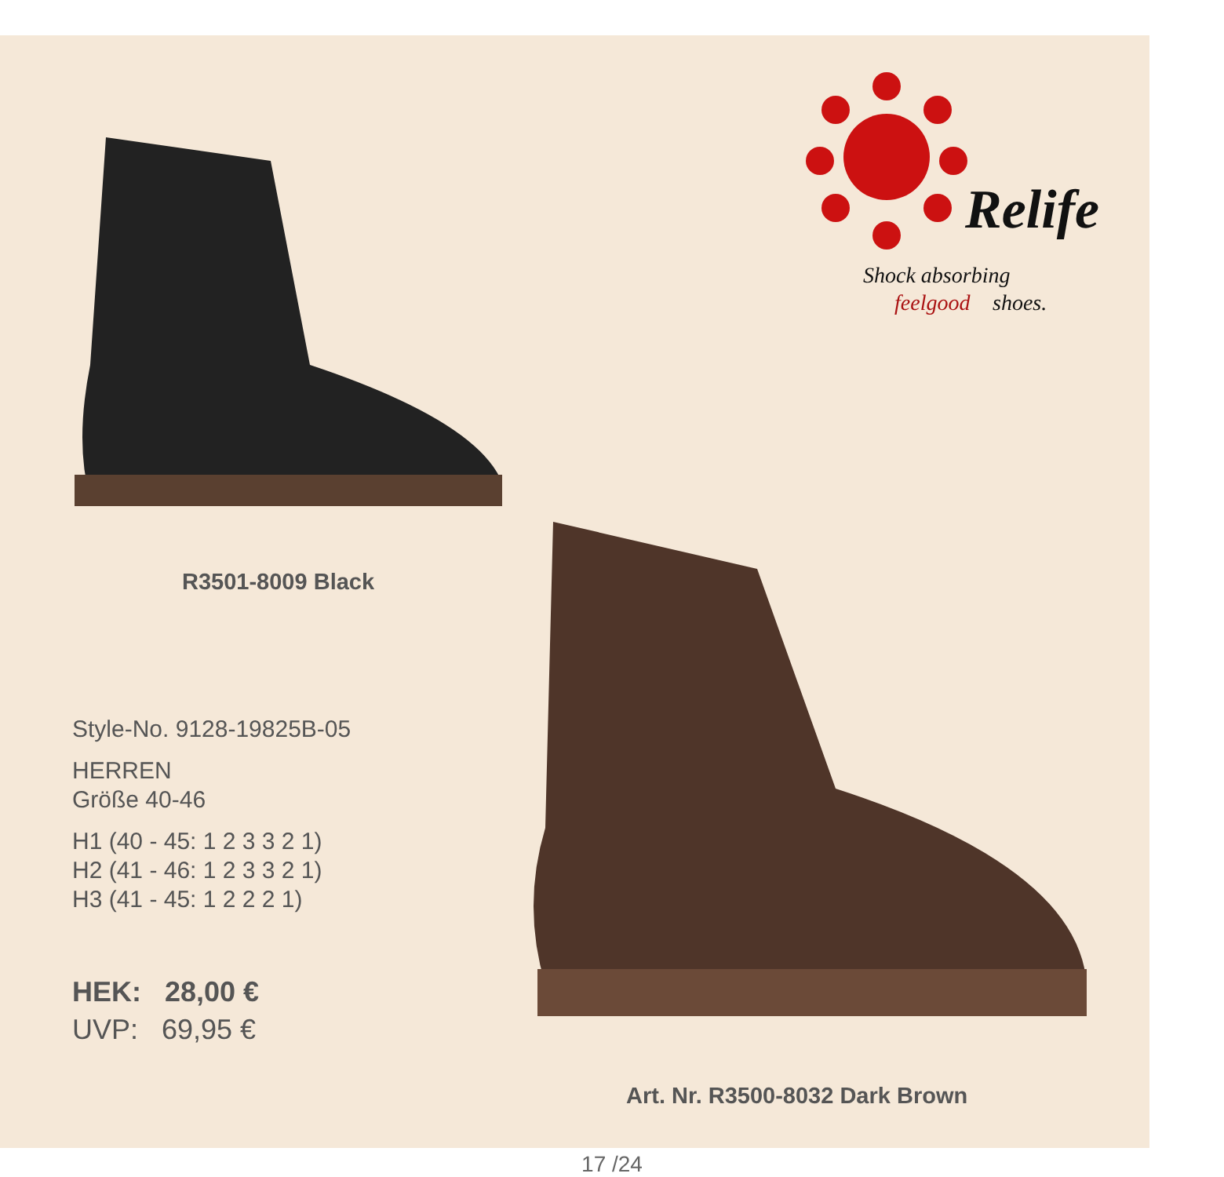Relife
Shock absorbing
feelgood
shoes.
R3501-8009 Black
Style-No. 9128-19825B-05
HERREN
Größe 40-46
H1 (40 - 45: 1 2 3 3 2 1)
H2 (41 - 46: 1 2 3 3 2 1)
H3 (41 - 45: 1 2 2 2 1)
HEK: 28,00 €
UVP: 69,95 €
Art. Nr. R3500-8032 Dark Brown
17 /24